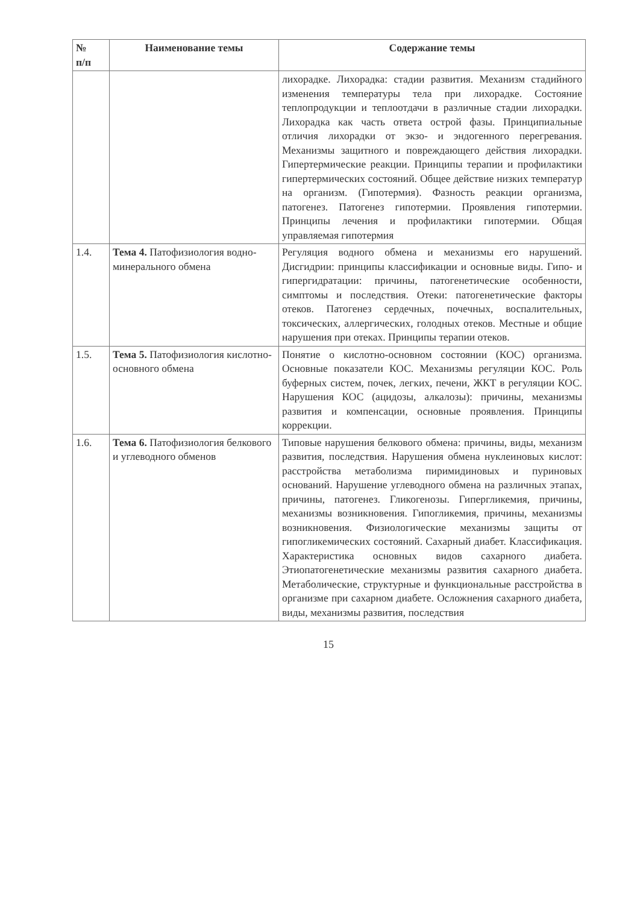| № п/п | Наименование темы | Содержание темы |
| --- | --- | --- |
| | | лихорадке. Лихорадка: стадии развития. Механизм стадийного изменения температуры тела при лихорадке. Состояние теплопродукции и теплоотдачи в различные стадии лихорадки. Лихорадка как часть ответа острой фазы. Принципиальные отличия лихорадки от экзо- и эндогенного перегревания. Механизмы защитного и повреждающего действия лихорадки. Гипертермические реакции. Принципы терапии и профилактики гипертермических состояний. Общее действие низких температур на организм. (Гипотермия). Фазность реакции организма, патогенез. Патогенез гипотермии. Проявления гипотермии. Принципы лечения и профилактики гипотермии. Общая управляемая гипотермия |
| 1.4. | Тема 4. Патофизиология водно-минерального обмена | Регуляция водного обмена и механизмы его нарушений. Дисгидрии: принципы классификации и основные виды. Гипо- и гипергидратации: причины, патогенетические особенности, симптомы и последствия. Отеки: патогенетические факторы отеков. Патогенез сердечных, почечных, воспалительных, токсических, аллергических, голодных отеков. Местные и общие нарушения при отеках. Принципы терапии отеков. |
| 1.5. | Тема 5. Патофизиология кислотно-основного обмена | Понятие о кислотно-основном состоянии (КОС) организма. Основные показатели КОС. Механизмы регуляции КОС. Роль буферных систем, почек, легких, печени, ЖКТ в регуляции КОС. Нарушения КОС (ацидозы, алкалозы): причины, механизмы развития и компенсации, основные проявления. Принципы коррекции. |
| 1.6. | Тема 6. Патофизиология белкового и углеводного обменов | Типовые нарушения белкового обмена: причины, виды, механизм развития, последствия. Нарушения обмена нуклеиновых кислот: расстройства метаболизма пиримидиновых и пуриновых оснований. Нарушение углеводного обмена на различных этапах, причины, патогенез. Гликогенозы. Гипергликемия, причины, механизмы возникновения. Гипогликемия, причины, механизмы возникновения. Физиологические механизмы защиты от гипогликемических состояний. Сахарный диабет. Классификация. Характеристика основных видов сахарного диабета. Этиопатогенетические механизмы развития сахарного диабета. Метаболические, структурные и функциональные расстройства в организме при сахарном диабете. Осложнения сахарного диабета, виды, механизмы развития, последствия |
15